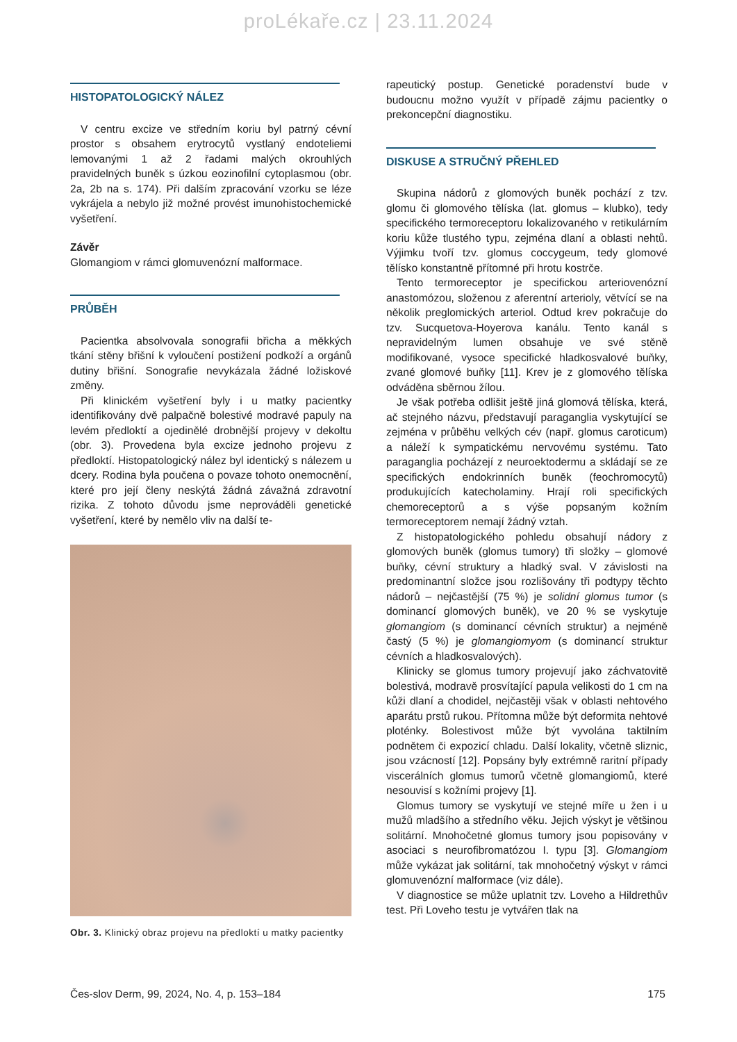proLékaře.cz | 23.11.2024
HISTOPATOLOGICKÝ NÁLEZ
V centru excize ve středním koriu byl patrný cévní prostor s obsahem erytrocytů vystlaný endoteliemi lemovanými 1 až 2 řadami malých okrouhlých pravidelných buněk s úzkou eozinofilní cytoplasmou (obr. 2a, 2b na s. 174). Při dalším zpracování vzorku se léze vykrájela a nebylo již možné provést imunohistochemické vyšetření.
Závěr
Glomangiom v rámci glomuvenózní malformace.
PRŮBĚH
Pacientka absolvovala sonografii břicha a měkkých tkání stěny břišní k vyloučení postižení podkoží a orgánů dutiny břišní. Sonografie nevykázala žádné ložiskové změny.
Při klinickém vyšetření byly i u matky pacientky identifikovány dvě palpačně bolestivé modravé papuly na levém předloktí a ojedinělé drobnější projevy v dekoltu (obr. 3). Provedena byla excize jednoho projevu z předloktí. Histopatologický nález byl identický s nálezem u dcery. Rodina byla poučena o povaze tohoto onemocnění, které pro její členy neskýtá žádná závažná zdravotní rizika. Z tohoto důvodu jsme neprováděli genetické vyšetření, které by nemělo vliv na další te-
Obr. 3. Klinický obraz projevu na předloktí u matky pacientky
rapeutický postup. Genetické poradenství bude v budoucnu možno využít v případě zájmu pacientky o prekoncepční diagnostiku.
DISKUSE A STRUČNÝ PŘEHLED
Skupina nádorů z glomových buněk pochází z tzv. glomu či glomového tělíska (lat. glomus – klubko), tedy specifického termoreceptoru lokalizovaného v retikulárním koriu kůže tlustého typu, zejména dlaní a oblasti nehtů. Výjimku tvoří tzv. glomus coccygeum, tedy glomové tělísko konstantně přítomné při hrotu kostrče.
Tento termoreceptor je specifickou arteriovenózní anastomózou, složenou z aferentní arterioly, větvící se na několik preglomických arteriol. Odtud krev pokračuje do tzv. Sucquetova-Hoyerova kanálu. Tento kanál s nepravidelným lumen obsahuje ve své stěně modifikované, vysoce specifické hladkosvalové buňky, zvané glomové buňky [11]. Krev je z glomového tělíska odváděna sběrnou žílou.
Je však potřeba odlišit ještě jiná glomová tělíska, která, ač stejného názvu, představují paraganglia vyskytující se zejména v průběhu velkých cév (např. glomus caroticum) a náleží k sympatickému nervovému systému. Tato paraganglia pocházejí z neuroektodermu a skládají se ze specifických endokrinních buněk (feochromocytů) produkujících katecholaminy. Hrají roli specifických chemoreceptorů a s výše popsaným kožním termoreceptorem nemají žádný vztah.
Z histopatologického pohledu obsahují nádory z glomových buněk (glomus tumory) tři složky – glomové buňky, cévní struktury a hladký sval. V závislosti na predominantní složce jsou rozlišovány tři podtypy těchto nádorů – nejčastější (75 %) je solidní glomus tumor (s dominancí glomových buněk), ve 20 % se vyskytuje glomangiom (s dominancí cévních struktur) a nejméně častý (5 %) je glomangiomyom (s dominancí struktur cévních a hladkosvalových).
Klinicky se glomus tumory projevují jako záchvatovitě bolestivá, modravě prosvítající papula velikosti do 1 cm na kůži dlaní a chodidel, nejčastěji však v oblasti nehtového aparátu prstů rukou. Přítomna může být deformita nehtové ploténky. Bolestivost může být vyvolána taktilním podnětem či expozicí chladu. Další lokality, včetně sliznic, jsou vzácností [12]. Popsány byly extrémně raritní případy viscerálních glomus tumorů včetně glomangiomů, které nesouvisí s kožními projevy [1].
Glomus tumory se vyskytují ve stejné míře u žen i u mužů mladšího a středního věku. Jejich výskyt je většinou solitární. Mnohočetné glomus tumory jsou popisovány v asociaci s neurofibromatózou I. typu [3]. Glomangiom může vykázat jak solitární, tak mnohočetný výskyt v rámci glomuvenózní malformace (viz dále).
V diagnostice se může uplatnit tzv. Loveho a Hildrethův test. Při Loveho testu je vytvářen tlak na
Čes-slov Derm, 99, 2024, No. 4, p. 153–184 175